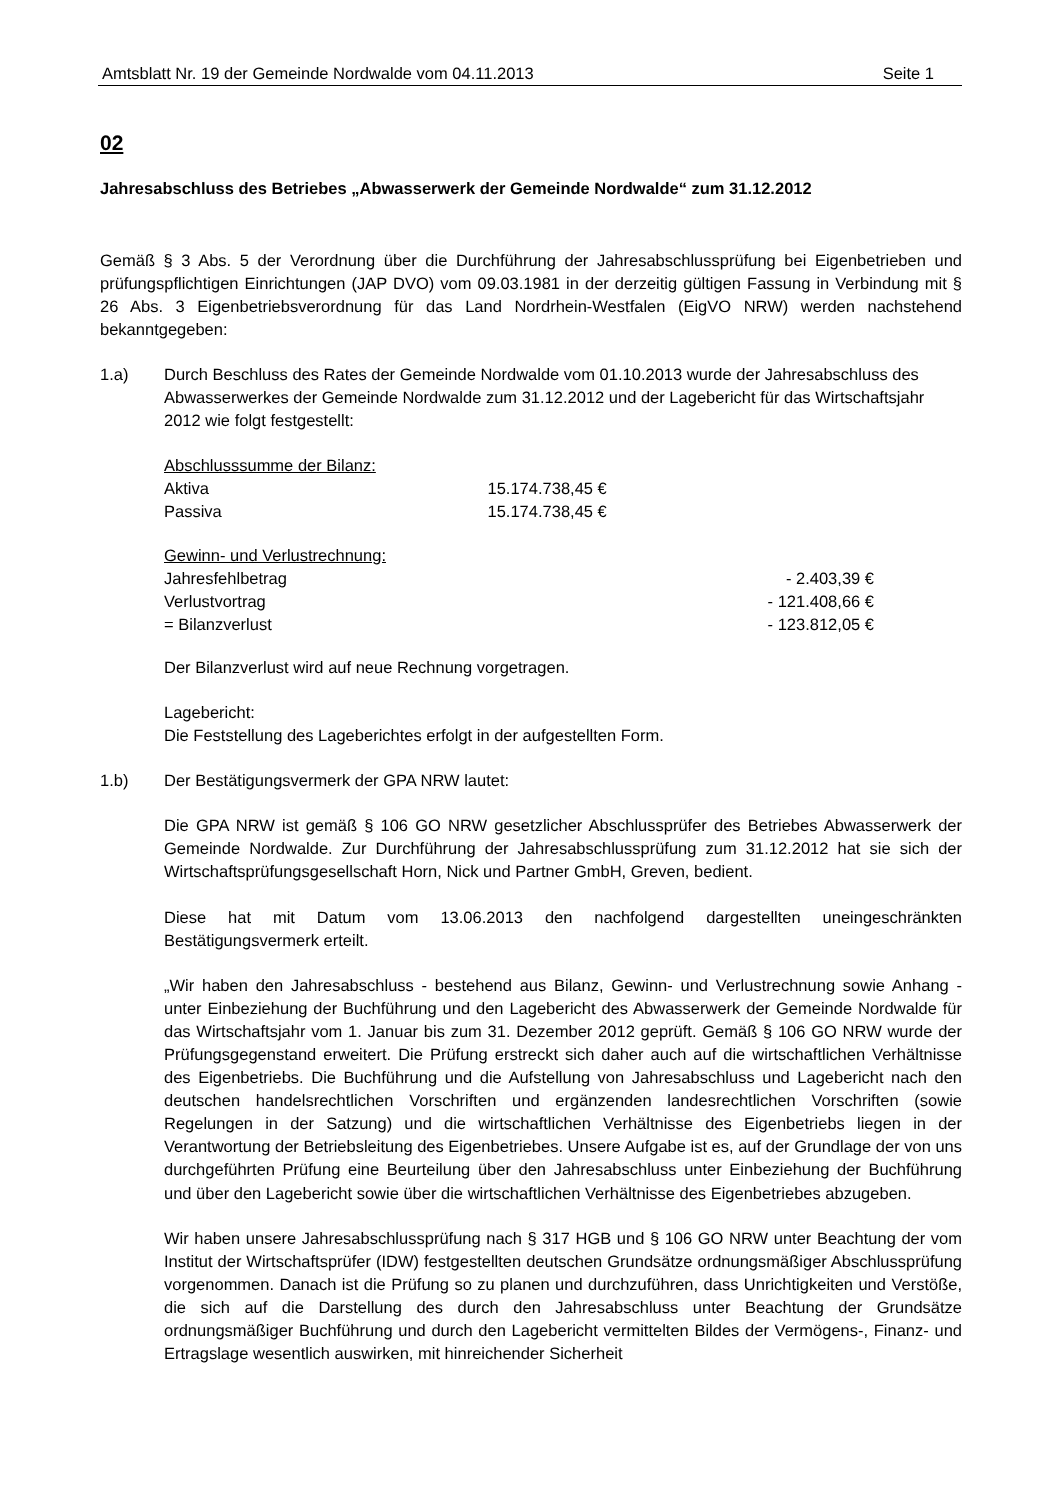Amtsblatt Nr. 19 der Gemeinde Nordwalde vom 04.11.2013 Seite 1
02
Jahresabschluss des Betriebes „Abwasserwerk der Gemeinde Nordwalde“ zum 31.12.2012
Gemäß § 3 Abs. 5 der Verordnung über die Durchführung der Jahresabschlussprüfung bei Eigenbetrieben und prüfungspflichtigen Einrichtungen (JAP DVO) vom 09.03.1981 in der derzeitig gültigen Fassung in Verbindung mit § 26 Abs. 3 Eigenbetriebsverordnung für das Land Nordrhein-Westfalen (EigVO NRW) werden nachstehend bekanntgegeben:
1.a) Durch Beschluss des Rates der Gemeinde Nordwalde vom 01.10.2013 wurde der Jahresabschluss des Abwasserwerkes der Gemeinde Nordwalde zum 31.12.2012 und der Lagebericht für das Wirtschaftsjahr 2012 wie folgt festgestellt:
| Abschlusssumme der Bilanz: | |
| Aktiva | 15.174.738,45 € |
| Passiva | 15.174.738,45 € |
| Gewinn- und Verlustrechnung: | |
| Jahresfehlbetrag | - 2.403,39 € |
| Verlustvortrag | - 121.408,66 € |
| = Bilanzverlust | - 123.812,05 € |
Der Bilanzverlust wird auf neue Rechnung vorgetragen.
Lagebericht:
Die Feststellung des Lageberichtes erfolgt in der aufgestellten Form.
1.b) Der Bestätigungsvermerk der GPA NRW lautet:
Die GPA NRW ist gemäß § 106 GO NRW gesetzlicher Abschlussprüfer des Betriebes Abwasserwerk der Gemeinde Nordwalde. Zur Durchführung der Jahresabschlussprüfung zum 31.12.2012 hat sie sich der Wirtschaftsprüfungsgesellschaft Horn, Nick und Partner GmbH, Greven, bedient.
Diese hat mit Datum vom 13.06.2013 den nachfolgend dargestellten uneingeschränkten Bestätigungsvermerk erteilt.
„Wir haben den Jahresabschluss - bestehend aus Bilanz, Gewinn- und Verlustrechnung sowie Anhang - unter Einbeziehung der Buchführung und den Lagebericht des Abwasserwerk der Gemeinde Nordwalde für das Wirtschaftsjahr vom 1. Januar bis zum 31. Dezember 2012 geprüft. Gemäß § 106 GO NRW wurde der Prüfungsgegenstand erweitert. Die Prüfung erstreckt sich daher auch auf die wirtschaftlichen Verhältnisse des Eigenbetriebs. Die Buchführung und die Aufstellung von Jahresabschluss und Lagebericht nach den deutschen handelsrechtlichen Vorschriften und ergänzenden landesrechtlichen Vorschriften (sowie Regelungen in der Satzung) und die wirtschaftlichen Verhältnisse des Eigenbetriebs liegen in der Verantwortung der Betriebsleitung des Eigenbetriebes. Unsere Aufgabe ist es, auf der Grundlage der von uns durchgeführten Prüfung eine Beurteilung über den Jahresabschluss unter Einbeziehung der Buchführung und über den Lagebericht sowie über die wirtschaftlichen Verhältnisse des Eigenbetriebes abzugeben.
Wir haben unsere Jahresabschlussprüfung nach § 317 HGB und § 106 GO NRW unter Beachtung der vom Institut der Wirtschaftsprüfer (IDW) festgestellten deutschen Grundsätze ordnungsmäßiger Abschlussprüfung vorgenommen. Danach ist die Prüfung so zu planen und durchzuführen, dass Unrichtigkeiten und Verstöße, die sich auf die Darstellung des durch den Jahresabschluss unter Beachtung der Grundsätze ordnungsmäßiger Buchführung und durch den Lagebericht vermittelten Bildes der Vermögens-, Finanz- und Ertragslage wesentlich auswirken, mit hinreichender Sicherheit